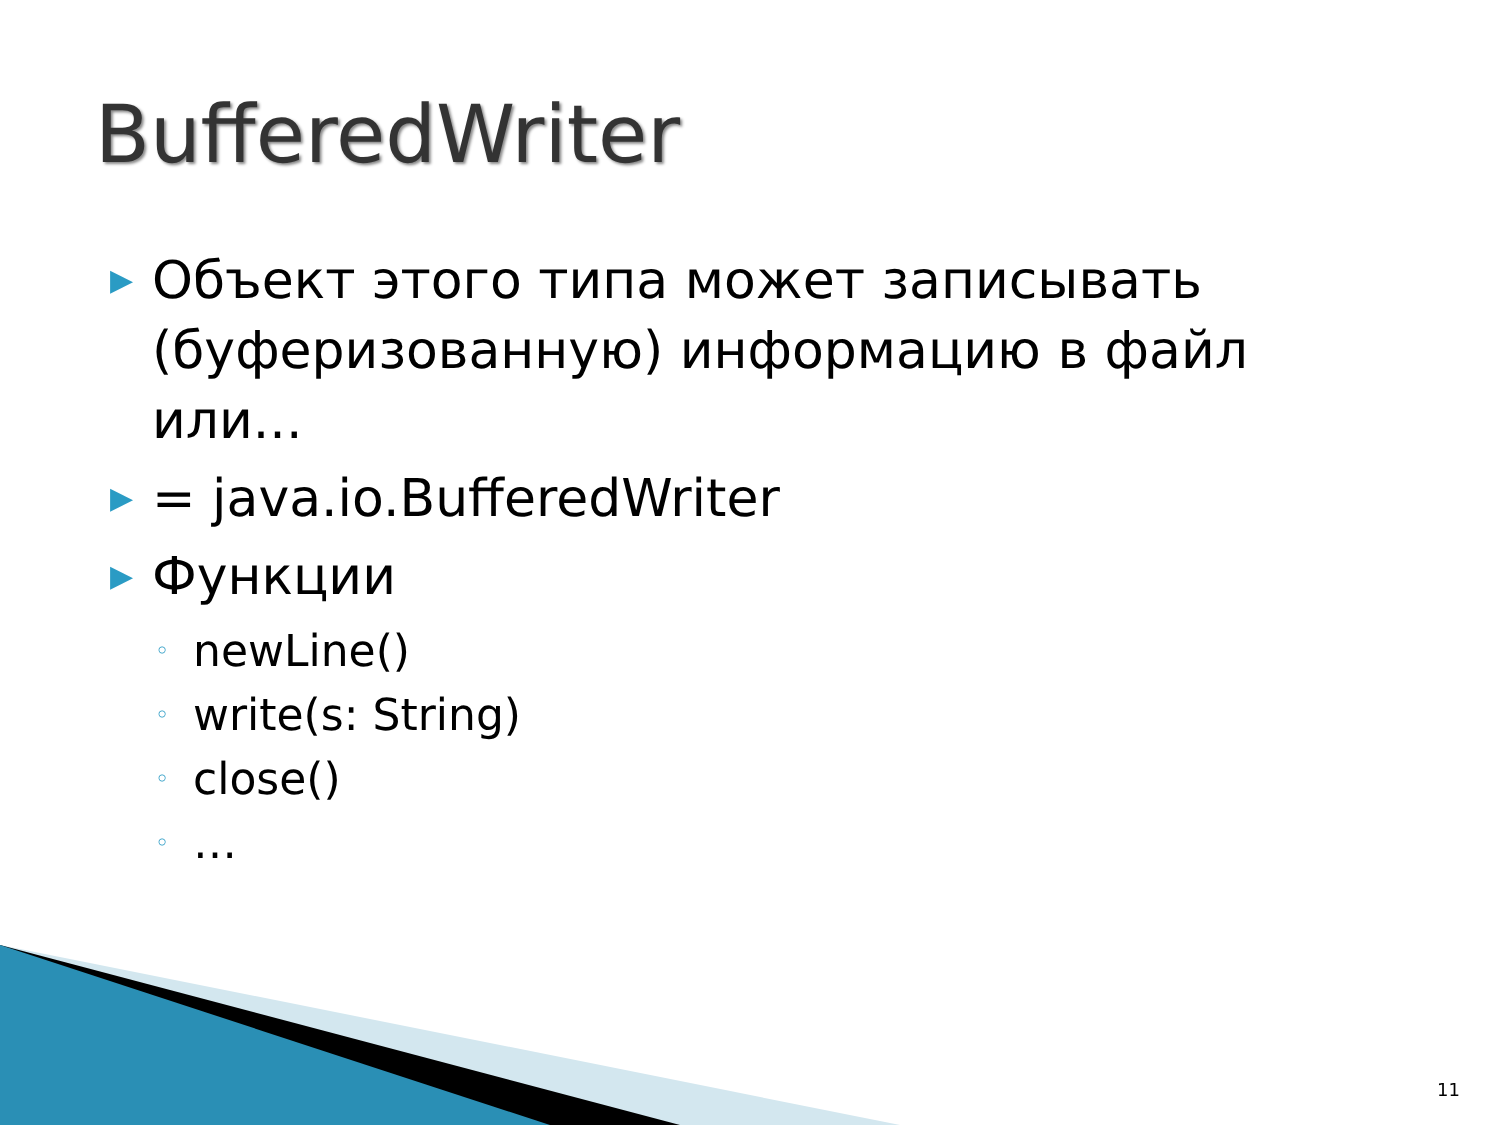BufferedWriter
▶ Объект этого типа может записывать (буферизованную) информацию в файл или...
▶ = java.io.BufferedWriter
▶ Функции
◦ newLine()
◦ write(s: String)
◦ close()
◦ …
11